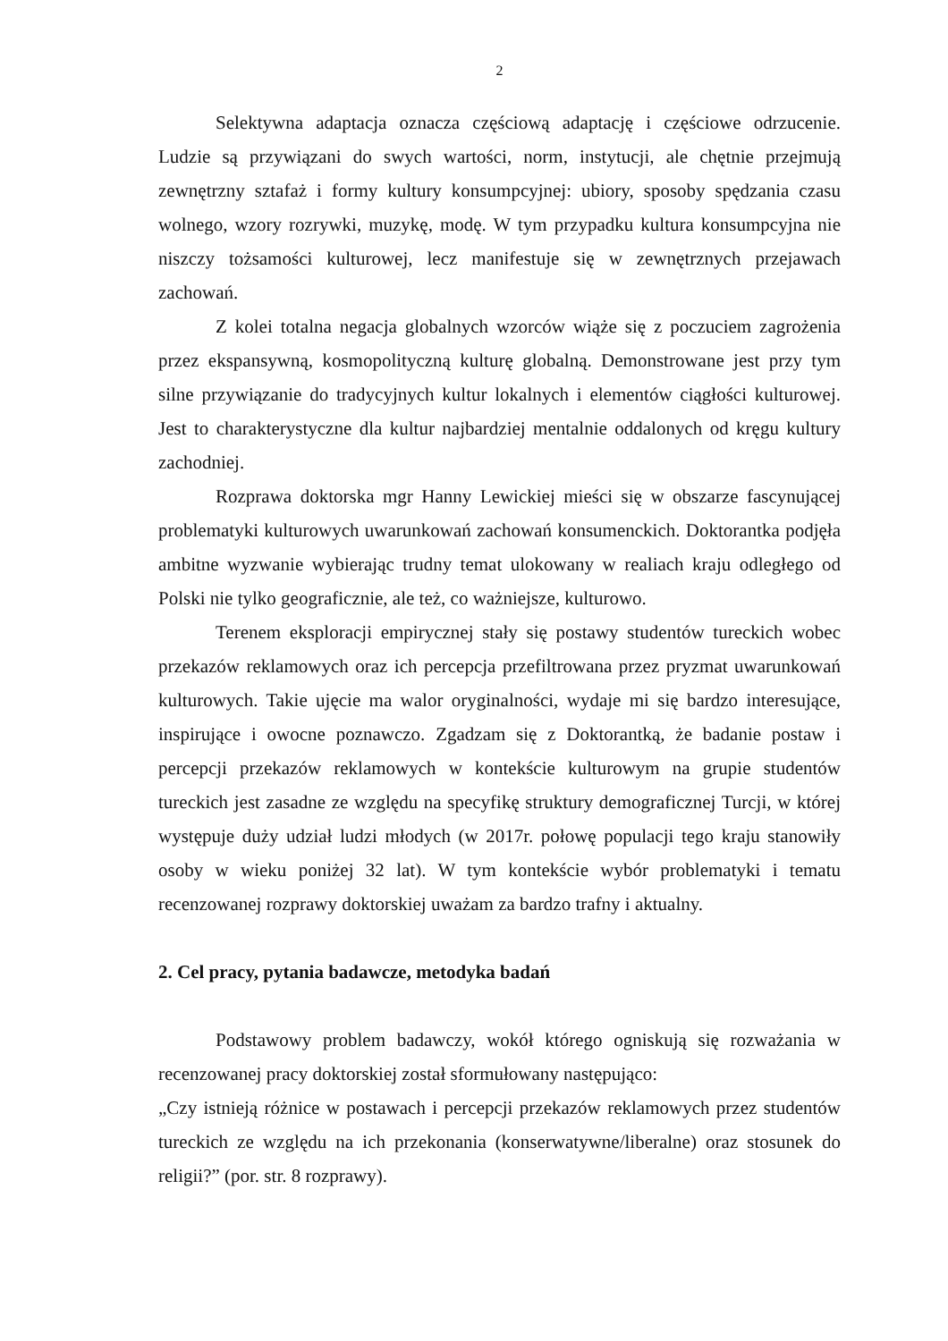2
Selektywna adaptacja oznacza częściową adaptację i częściowe odrzucenie. Ludzie są przywiązani do swych wartości, norm, instytucji, ale chętnie przejmują zewnętrzny sztafaż i formy kultury konsumpcyjnej: ubiory, sposoby spędzania czasu wolnego, wzory rozrywki, muzykę, modę. W tym przypadku kultura konsumpcyjna nie niszczy tożsamości kulturowej, lecz manifestuje się w zewnętrznych przejawach zachowań.
Z kolei totalna negacja globalnych wzorców wiąże się z poczuciem zagrożenia przez ekspansywną, kosmopolityczną kulturę globalną. Demonstrowane jest przy tym silne przywiązanie do tradycyjnych kultur lokalnych i elementów ciągłości kulturowej. Jest to charakterystyczne dla kultur najbardziej mentalnie oddalonych od kręgu kultury zachodniej.
Rozprawa doktorska mgr Hanny Lewickiej mieści się w obszarze fascynującej problematyki kulturowych uwarunkowań zachowań konsumenckich. Doktorantka podjęła ambitne wyzwanie wybierając trudny temat ulokowany w realiach kraju odległego od Polski nie tylko geograficznie, ale też, co ważniejsze, kulturowo.
Terenem eksploracji empirycznej stały się postawy studentów tureckich wobec przekazów reklamowych oraz ich percepcja przefiltrowana przez pryzmat uwarunkowań kulturowych. Takie ujęcie ma walor oryginalności, wydaje mi się bardzo interesujące, inspirujące i owocne poznawczo. Zgadzam się z Doktorantką, że badanie postaw i percepcji przekazów reklamowych w kontekście kulturowym na grupie studentów tureckich jest zasadne ze względu na specyfikę struktury demograficznej Turcji, w której występuje duży udział ludzi młodych (w 2017r. połowę populacji tego kraju stanowiły osoby w wieku poniżej 32 lat). W tym kontekście wybór problematyki i tematu recenzowanej rozprawy doktorskiej uważam za bardzo trafny i aktualny.
2. Cel pracy, pytania badawcze, metodyka badań
Podstawowy problem badawczy, wokół którego ogniskują się rozważania w recenzowanej pracy doktorskiej został sformułowany następująco:
„Czy istnieją różnice w postawach i percepcji przekazów reklamowych przez studentów tureckich ze względu na ich przekonania (konserwatywne/liberalne) oraz stosunek do religii?” (por. str. 8 rozprawy).